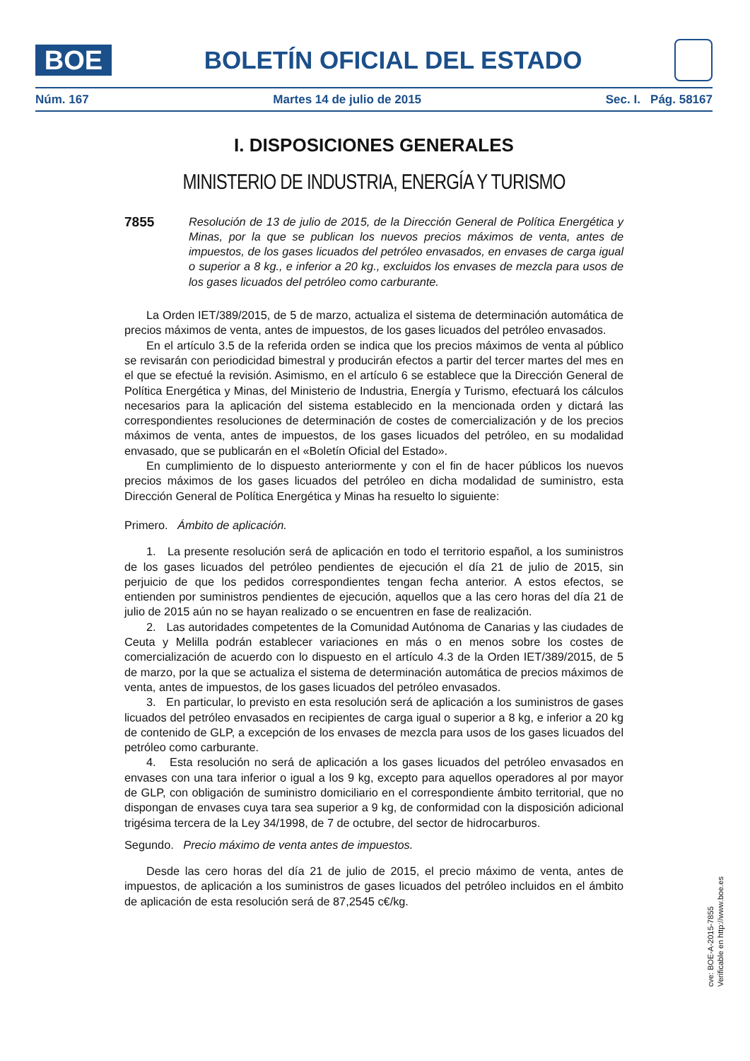BOE
BOLETÍN OFICIAL DEL ESTADO
Núm. 167 Martes 14 de julio de 2015 Sec. I. Pág. 58167
I. DISPOSICIONES GENERALES
MINISTERIO DE INDUSTRIA, ENERGÍA Y TURISMO
7855 Resolución de 13 de julio de 2015, de la Dirección General de Política Energética y Minas, por la que se publican los nuevos precios máximos de venta, antes de impuestos, de los gases licuados del petróleo envasados, en envases de carga igual o superior a 8 kg., e inferior a 20 kg., excluidos los envases de mezcla para usos de los gases licuados del petróleo como carburante.
La Orden IET/389/2015, de 5 de marzo, actualiza el sistema de determinación automática de precios máximos de venta, antes de impuestos, de los gases licuados del petróleo envasados.
En el artículo 3.5 de la referida orden se indica que los precios máximos de venta al público se revisarán con periodicidad bimestral y producirán efectos a partir del tercer martes del mes en el que se efectué la revisión. Asimismo, en el artículo 6 se establece que la Dirección General de Política Energética y Minas, del Ministerio de Industria, Energía y Turismo, efectuará los cálculos necesarios para la aplicación del sistema establecido en la mencionada orden y dictará las correspondientes resoluciones de determinación de costes de comercialización y de los precios máximos de venta, antes de impuestos, de los gases licuados del petróleo, en su modalidad envasado, que se publicarán en el «Boletín Oficial del Estado».
En cumplimiento de lo dispuesto anteriormente y con el fin de hacer públicos los nuevos precios máximos de los gases licuados del petróleo en dicha modalidad de suministro, esta Dirección General de Política Energética y Minas ha resuelto lo siguiente:
Primero. Ámbito de aplicación.
1. La presente resolución será de aplicación en todo el territorio español, a los suministros de los gases licuados del petróleo pendientes de ejecución el día 21 de julio de 2015, sin perjuicio de que los pedidos correspondientes tengan fecha anterior. A estos efectos, se entienden por suministros pendientes de ejecución, aquellos que a las cero horas del día 21 de julio de 2015 aún no se hayan realizado o se encuentren en fase de realización.
2. Las autoridades competentes de la Comunidad Autónoma de Canarias y las ciudades de Ceuta y Melilla podrán establecer variaciones en más o en menos sobre los costes de comercialización de acuerdo con lo dispuesto en el artículo 4.3 de la Orden IET/389/2015, de 5 de marzo, por la que se actualiza el sistema de determinación automática de precios máximos de venta, antes de impuestos, de los gases licuados del petróleo envasados.
3. En particular, lo previsto en esta resolución será de aplicación a los suministros de gases licuados del petróleo envasados en recipientes de carga igual o superior a 8 kg, e inferior a 20 kg de contenido de GLP, a excepción de los envases de mezcla para usos de los gases licuados del petróleo como carburante.
4. Esta resolución no será de aplicación a los gases licuados del petróleo envasados en envases con una tara inferior o igual a los 9 kg, excepto para aquellos operadores al por mayor de GLP, con obligación de suministro domiciliario en el correspondiente ámbito territorial, que no dispongan de envases cuya tara sea superior a 9 kg, de conformidad con la disposición adicional trigésima tercera de la Ley 34/1998, de 7 de octubre, del sector de hidrocarburos.
Segundo. Precio máximo de venta antes de impuestos.
Desde las cero horas del día 21 de julio de 2015, el precio máximo de venta, antes de impuestos, de aplicación a los suministros de gases licuados del petróleo incluidos en el ámbito de aplicación de esta resolución será de 87,2545 c€/kg.
cve: BOE-A-2015-7855
Verificable en http://www.boe.es